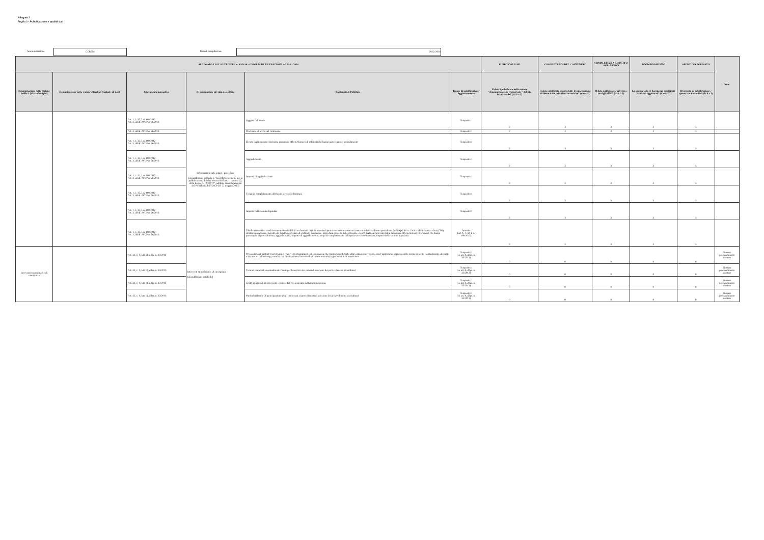Allegato 2
Foglio 1 - Pubblicazione e qualità dati
Amministrazione CEFESS Data di compilazione 29/02/2016
| ALLEGATO 1 ALLA DELIBERA n. 43/2016 - GRIGLIA DI RILEVAZIONE AL 31/01/2016 | | | | | | PUBBLICAZIONE | COMPLETEZZA DEL CONTENUTO | COMPLETEZZA RISPETTO AGLI UFFICI | AGGIORNAMENTO | APERTURA FORMATO | Note |
| --- | --- | --- | --- | --- | --- | --- | --- | --- | --- | --- | --- |
| Denominazione sotto-sezione livello 1 (Macrofamiglie) | Denominazione sotto-sezione 2 livello (Tipologie di dati) | Riferimento normativo | Denominazione del singolo obbligo | Contenuti dell'obbligo | Tempo di pubblicazione/ Aggiornamento | Il dato è pubblicato nella sezione "Amministrazione trasparente" del sito istituzionale? (da 0 a 2) | Il dato pubblicato riporta tutte le informazioni richieste dalle previsioni normative? (da 0 a 3) | Il dato pubblicato è riferito a tutti gli uffici? (da 0 a 3) | La pagina web e i documenti pubblicati risultano aggiornati? (da 0 a 3) | Il formato di pubblicazione è aperto o elaborabile? (da 0 a 3) | |
| | | Art. 1, c. 32, l. n. 190/2012 Art. 3, delib. AVCP n. 26/2013 | Informazioni sulle singole procedure (da pubblicare secondo le "Specifiche tecniche per la pubblicazione dei dati ai sensi dell'art. 1, comma 32, della Legge n. 190/2012", adottate con Comunicato del Presidente dell'AVCP del 22 maggio 2013) | Oggetto del bando | Tempestivo | 2 | 3 | 3 | 3 | 3 | |
| | | Art. 3, delib. AVCP n. 26/2013 | | Procedura di scelta del contraente | Tempestivo | 2 | 3 | 3 | 3 | 3 | |
| | | Art. 1, c. 32, l. n. 190/2012 Art. 3, delib. AVCP n. 26/2013 | | Elenco degli operatori invitati a presentare offerte/Numero di offerenti che hanno partecipato al procedimento | Tempestivo | 2 | 3 | 3 | 3 | 3 | |
| | | Art. 1, c. 32, l. n. 190/2012 Art. 3, delib. AVCP n. 26/2013 | | Aggiudicatario | Tempestivo | 2 | 3 | 3 | 3 | 3 | |
| | | Art. 1, c. 32, l. n. 190/2012 Art. 3, delib. AVCP n. 26/2013 | | Importo di aggiudicazione | Tempestivo | 2 | 3 | 3 | 3 | 3 | |
| | | Art. 1, c. 32, l. n. 190/2012 Art. 3, delib. AVCP n. 26/2013 | | Tempi di completamento dell'opera servizio o fornitura | Tempestivo | 2 | 3 | 3 | 3 | 3 | |
| | | Art. 1, c. 32, l. n. 190/2012 Art. 3, delib. AVCP n. 26/2013 | | Importo delle somme liquidate | Tempestivo | 2 | 3 | 3 | 3 | 3 | |
| | | Art. 1, c. 32, l. n. 190/2012 Art. 3, delib. AVCP n. 26/2013 | | Tabelle riassuntive rese liberamente scaricabili in un formato digitale standard aperto con informazioni sui contratti relative all'anno precedente (nello specifico: Codice Identificativo Gara (CIG), struttura proponente, oggetto del bando, procedura di scelta del contraente, procedura di scelta del contraente, elenco degli operatori invitati a presentare offerte/numero di offerenti che hanno partecipato al procedimento, aggiudicatario, importo di aggiudicazione, tempi di completamento dell'opera servizio o fornitura, importo delle somme liquidate) | Annuale (art. 1, c. 32, l. n. 190/2012) | 2 | 3 | 3 | 3 | 3 | |
| Interventi straordinari e di emergenza | | Art. 42, c. 1, lett. a), d.lgs. n. 33/2013 | Interventi straordinari e di emergenza (da pubblicare in tabelle) | Provvedimenti adottati concernenti gli interventi straordinari e di emergenza che comportano deroghe alla legislazione vigente, con l'indicazione espressa delle norme di legge eventualmente derogate e dei motivi della deroga, nonché con l'indicazione di eventuali atti amministrativi o giurisdizionali intervenuti | Tempestivo (ex art. 8, d.lgs. n. 33/2013) | 0 | 0 | 0 | 0 | 0 | Nessun provvedimento adottato |
| | | Art. 42, c. 1, lett. b), d.lgs. n. 33/2013 | | Termini temporali eventualmente fissati per l'esercizio dei poteri di adozione dei provvedimenti straordinari | Tempestivo (ex art. 8, d.lgs. n. 33/2013) | 0 | 0 | 0 | 0 | 0 | Nessun provvedimento adottato |
| | | Art. 42, c. 1, lett. c), d.lgs. n. 33/2013 | | Costo previsto degli interventi e costo effettivo sostenuto dall'amministrazione | Tempestivo (ex art. 8, d.lgs. n. 33/2013) | 0 | 0 | 0 | 0 | 0 | Nessun provvedimento adottato |
| | | Art. 42, c. 1, lett. d), d.lgs. n. 33/2013 | | Particolari forme di partecipazione degli interessati ai procedimenti di adozione dei provvedimenti straordinari | Tempestivo (ex art. 8, d.lgs. n. 33/2013) | 0 | 0 | 0 | 0 | 0 | Nessun provvedimento adottato |